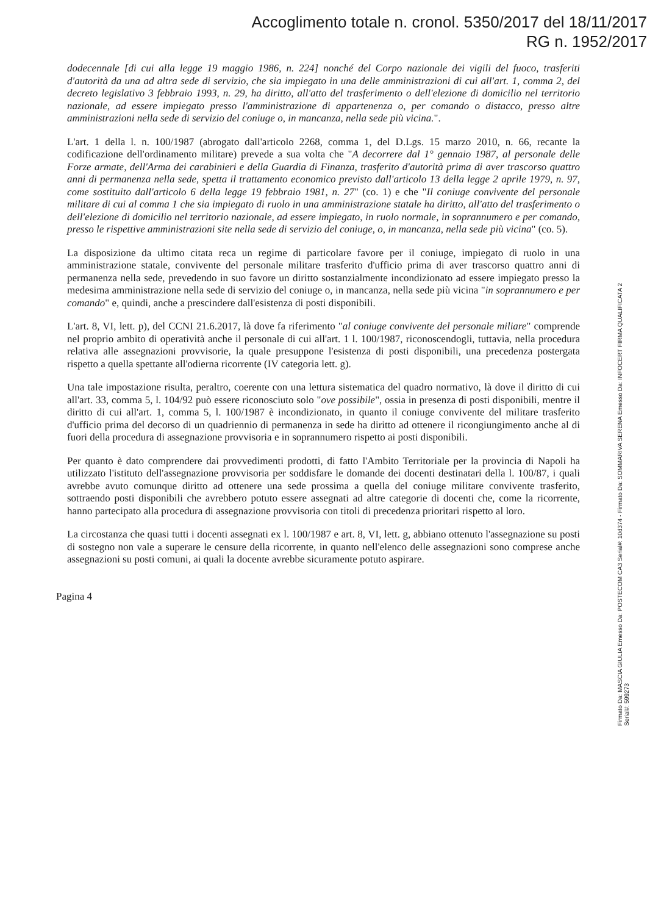Accoglimento totale n. cronol. 5350/2017 del 18/11/2017
RG n. 1952/2017
dodecennale [di cui alla legge 19 maggio 1986, n. 224] nonché del Corpo nazionale dei vigili del fuoco, trasferiti d'autorità da una ad altra sede di servizio, che sia impiegato in una delle amministrazioni di cui all'art. 1, comma 2, del decreto legislativo 3 febbraio 1993, n. 29, ha diritto, all'atto del trasferimento o dell'elezione di domicilio nel territorio nazionale, ad essere impiegato presso l'amministrazione di appartenenza o, per comando o distacco, presso altre amministrazioni nella sede di servizio del coniuge o, in mancanza, nella sede più vicina.".
L'art. 1 della l. n. 100/1987 (abrogato dall'articolo 2268, comma 1, del D.Lgs. 15 marzo 2010, n. 66, recante la codificazione dell'ordinamento militare) prevede a sua volta che "A decorrere dal 1° gennaio 1987, al personale delle Forze armate, dell'Arma dei carabinieri e della Guardia di Finanza, trasferito d'autorità prima di aver trascorso quattro anni di permanenza nella sede, spetta il trattamento economico previsto dall'articolo 13 della legge 2 aprile 1979, n. 97, come sostituito dall'articolo 6 della legge 19 febbraio 1981, n. 27" (co. 1) e che "Il coniuge convivente del personale militare di cui al comma 1 che sia impiegato di ruolo in una amministrazione statale ha diritto, all'atto del trasferimento o dell'elezione di domicilio nel territorio nazionale, ad essere impiegato, in ruolo normale, in soprannumero e per comando, presso le rispettive amministrazioni site nella sede di servizio del coniuge, o, in mancanza, nella sede più vicina" (co. 5).
La disposizione da ultimo citata reca un regime di particolare favore per il coniuge, impiegato di ruolo in una amministrazione statale, convivente del personale militare trasferito d'ufficio prima di aver trascorso quattro anni di permanenza nella sede, prevedendo in suo favore un diritto sostanzialmente incondizionato ad essere impiegato presso la medesima amministrazione nella sede di servizio del coniuge o, in mancanza, nella sede più vicina "in soprannumero e per comando" e, quindi, anche a prescindere dall'esistenza di posti disponibili.
L'art. 8, VI, lett. p), del CCNI 21.6.2017, là dove fa riferimento "al coniuge convivente del personale miliare" comprende nel proprio ambito di operatività anche il personale di cui all'art. 1 l. 100/1987, riconoscendogli, tuttavia, nella procedura relativa alle assegnazioni provvisorie, la quale presuppone l'esistenza di posti disponibili, una precedenza postergata rispetto a quella spettante all'odierna ricorrente (IV categoria lett. g).
Una tale impostazione risulta, peraltro, coerente con una lettura sistematica del quadro normativo, là dove il diritto di cui all'art. 33, comma 5, l. 104/92 può essere riconosciuto solo "ove possibile", ossia in presenza di posti disponibili, mentre il diritto di cui all'art. 1, comma 5, l. 100/1987 è incondizionato, in quanto il coniuge convivente del militare trasferito d'ufficio prima del decorso di un quadriennio di permanenza in sede ha diritto ad ottenere il ricongiungimento anche al di fuori della procedura di assegnazione provvisoria e in soprannumero rispetto ai posti disponibili.
Per quanto è dato comprendere dai provvedimenti prodotti, di fatto l'Ambito Territoriale per la provincia di Napoli ha utilizzato l'istituto dell'assegnazione provvisoria per soddisfare le domande dei docenti destinatari della l. 100/87, i quali avrebbe avuto comunque diritto ad ottenere una sede prossima a quella del coniuge militare convivente trasferito, sottraendo posti disponibili che avrebbero potuto essere assegnati ad altre categorie di docenti che, come la ricorrente, hanno partecipato alla procedura di assegnazione provvisoria con titoli di precedenza prioritari rispetto al loro.
La circostanza che quasi tutti i docenti assegnati ex l. 100/1987 e art. 8, VI, lett. g, abbiano ottenuto l'assegnazione su posti di sostegno non vale a superare le censure della ricorrente, in quanto nell'elenco delle assegnazioni sono comprese anche assegnazioni su posti comuni, ai quali la docente avrebbe sicuramente potuto aspirare.
Pagina 4
Firmato Da: MASCIA GIULIA Emesso Da: POSTECOM CA3 Serial#: 10d374 - Firmato Da: SOMMARIVA SERENA Emesso Da: INFOCERT FIRMA QUALIFICATA 2 Serial#: 599273